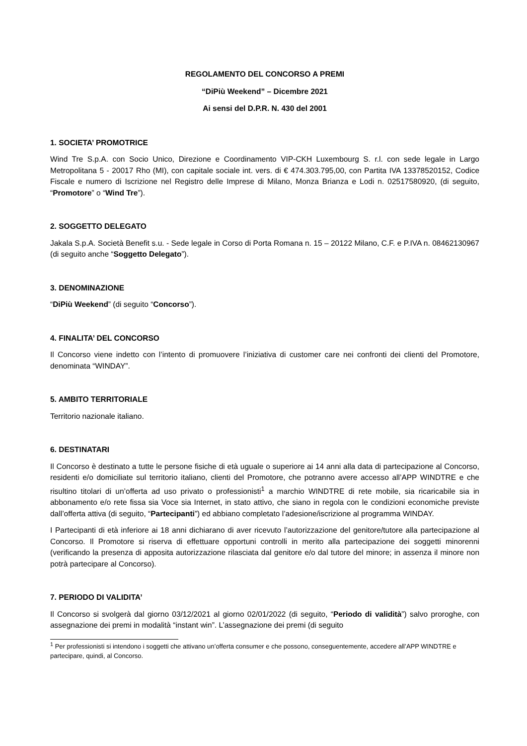REGOLAMENTO DEL CONCORSO A PREMI
“DiPiù Weekend” – Dicembre 2021
Ai sensi del D.P.R. N. 430 del 2001
1. SOCIETA’ PROMOTRICE
Wind Tre S.p.A. con Socio Unico, Direzione e Coordinamento VIP-CKH Luxembourg S. r.l. con sede legale in Largo Metropolitana 5 - 20017 Rho (MI), con capitale sociale int. vers. di € 474.303.795,00, con Partita IVA 13378520152, Codice Fiscale e numero di Iscrizione nel Registro delle Imprese di Milano, Monza Brianza e Lodi n. 02517580920, (di seguito, “Promotore” o “Wind Tre”).
2. SOGGETTO DELEGATO
Jakala S.p.A. Società Benefit s.u. - Sede legale in Corso di Porta Romana n. 15 – 20122 Milano, C.F. e P.IVA n. 08462130967 (di seguito anche “Soggetto Delegato”).
3. DENOMINAZIONE
“DiPiù Weekend” (di seguito “Concorso”).
4. FINALITA’ DEL CONCORSO
Il Concorso viene indetto con l’intento di promuovere l’iniziativa di customer care nei confronti dei clienti del Promotore, denominata “WINDAY”.
5. AMBITO TERRITORIALE
Territorio nazionale italiano.
6. DESTINATARI
Il Concorso è destinato a tutte le persone fisiche di età uguale o superiore ai 14 anni alla data di partecipazione al Concorso, residenti e/o domiciliate sul territorio italiano, clienti del Promotore, che potranno avere accesso all’APP WINDTRE e che risultino titolari di un’offerta ad uso privato o professionisti<sup>1</sup> a marchio WINDTRE di rete mobile, sia ricaricabile sia in abbonamento e/o rete fissa sia Voce sia Internet, in stato attivo, che siano in regola con le condizioni economiche previste dall’offerta attiva (di seguito, “Partecipanti”) ed abbiano completato l’adesione/iscrizione al programma WINDAY.
I Partecipanti di età inferiore ai 18 anni dichiarano di aver ricevuto l’autorizzazione del genitore/tutore alla partecipazione al Concorso. Il Promotore si riserva di effettuare opportuni controlli in merito alla partecipazione dei soggetti minorenni (verificando la presenza di apposita autorizzazione rilasciata dal genitore e/o dal tutore del minore; in assenza il minore non potrà partecipare al Concorso).
7. PERIODO DI VALIDITA’
Il Concorso si svolgerà dal giorno 03/12/2021 al giorno 02/01/2022 (di seguito, “Periodo di validità”) salvo proroghe, con assegnazione dei premi in modalità “instant win”. L’assegnazione dei premi (di seguito
<sup>1</sup> Per professionisti si intendono i soggetti che attivano un’offerta consumer e che possono, conseguentemente, accedere all’APP WINDTRE e partecipare, quindi, al Concorso.